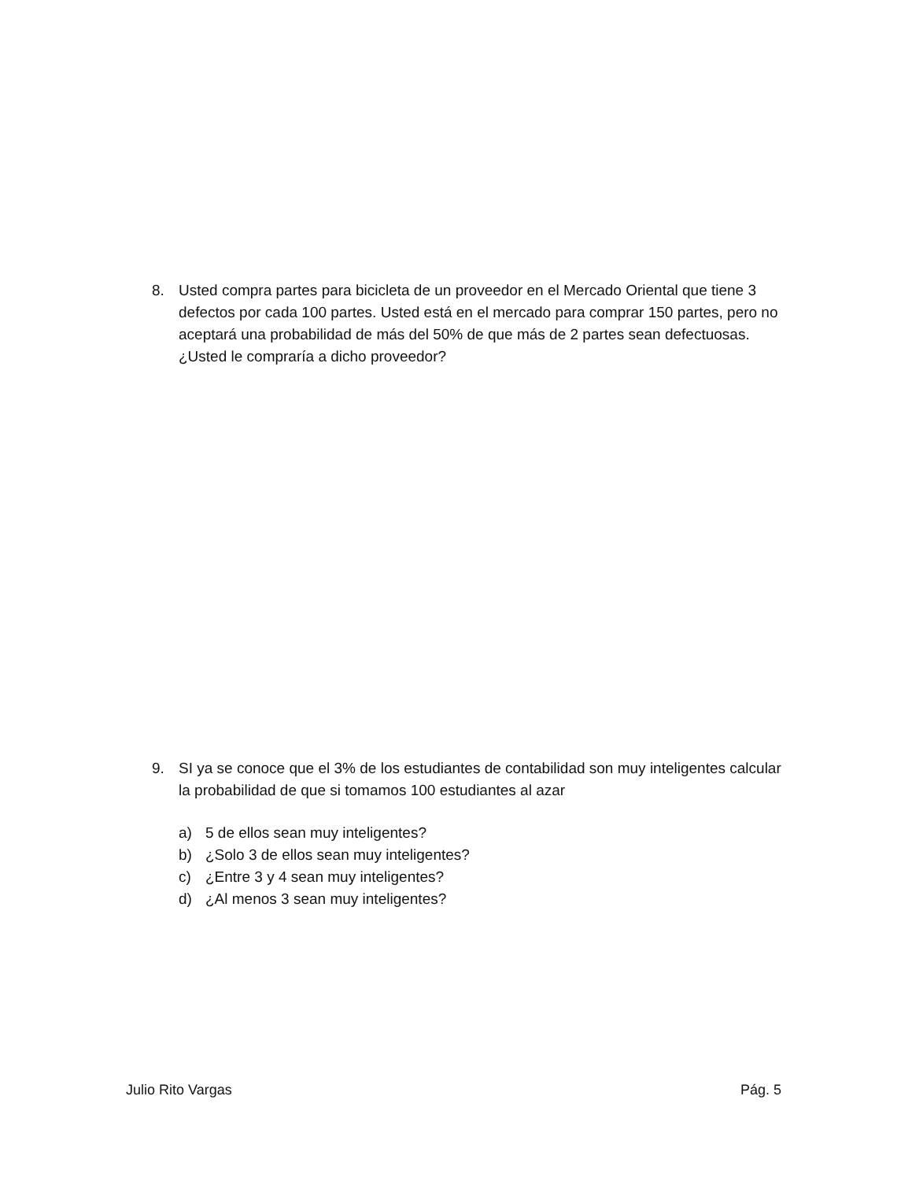8. Usted compra partes para bicicleta de un proveedor en el Mercado Oriental que tiene 3 defectos por cada 100 partes. Usted está en el mercado para comprar 150 partes, pero no aceptará una probabilidad de más del 50% de que más de 2 partes sean defectuosas. ¿Usted le compraría a dicho proveedor?
9. SI ya se conoce que el 3% de los estudiantes de contabilidad son muy inteligentes calcular la probabilidad de que si tomamos 100 estudiantes al azar
a) 5 de ellos sean muy inteligentes?
b) ¿Solo 3 de ellos sean muy inteligentes?
c) ¿Entre 3 y 4 sean muy inteligentes?
d) ¿Al menos 3 sean muy inteligentes?
Julio Rito Vargas Pág. 5